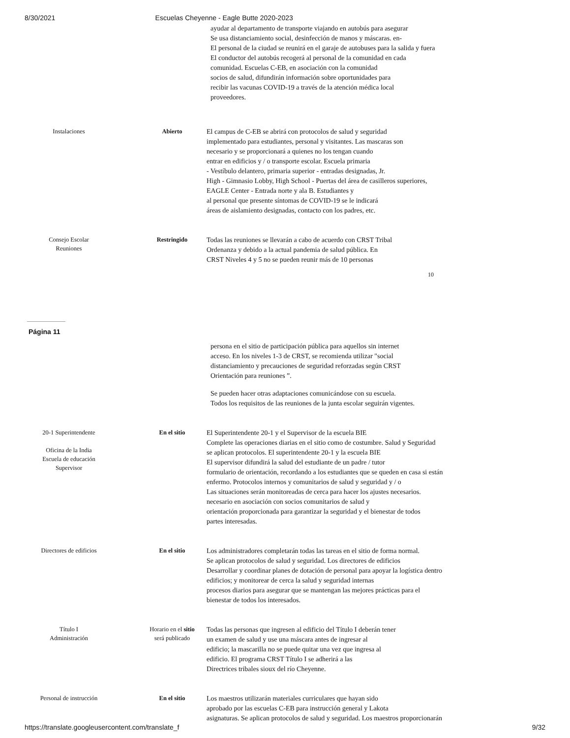8/30/2021 Escuelas Cheyenne - Eagle Butte 2020-2023
ayudar al departamento de transporte viajando en autobús para asegurar
Se usa distanciamiento social, desinfección de manos y máscaras. en-
El personal de la ciudad se reunirá en el garaje de autobuses para la salida y fuera
El conductor del autobús recogerá al personal de la comunidad en cada
comunidad. Escuelas C-EB, en asociación con la comunidad
socios de salud, difundirán información sobre oportunidades para
recibir las vacunas COVID-19 a través de la atención médica local
proveedores.
Instalaciones Abierto
El campus de C-EB se abrirá con protocolos de salud y seguridad
implementado para estudiantes, personal y visitantes. Las mascaras son
necesario y se proporcionará a quienes no los tengan cuando
entrar en edificios y / o transporte escolar. Escuela primaria
- Vestíbulo delantero, primaria superior - entradas designadas, Jr.
High - Gimnasio Lobby, High School - Puertas del área de casilleros superiores,
EAGLE Center - Entrada norte y ala B. Estudiantes y
al personal que presente síntomas de COVID-19 se le indicará
áreas de aislamiento designadas, contacto con los padres, etc.
Consejo Escolar
Reuniones
Restringido
Todas las reuniones se llevarán a cabo de acuerdo con CRST Tribal
Ordenanza y debido a la actual pandemia de salud pública. En
CRST Niveles 4 y 5 no se pueden reunir más de 10 personas
10
Página 11
persona en el sitio de participación pública para aquellos sin internet
acceso. En los niveles 1-3 de CRST, se recomienda utilizar "social
distanciamiento y precauciones de seguridad reforzadas según CRST
Orientación para reuniones ”.
Se pueden hacer otras adaptaciones comunicándose con su escuela.
Todos los requisitos de las reuniones de la junta escolar seguirán vigentes.
20-1 Superintendente
Oficina de la India
Escuela de educación
Supervisor
En el sitio
El Superintendente 20-1 y el Supervisor de la escuela BIE
Complete las operaciones diarias en el sitio como de costumbre. Salud y Seguridad
se aplican protocolos. El superintendente 20-1 y la escuela BIE
El supervisor difundirá la salud del estudiante de un padre / tutor
formulario de orientación, recordando a los estudiantes que se queden en casa si están
enfermo. Protocolos internos y comunitarios de salud y seguridad y / o
Las situaciones serán monitoreadas de cerca para hacer los ajustes necesarios.
necesario en asociación con socios comunitarios de salud y
orientación proporcionada para garantizar la seguridad y el bienestar de todos
partes interesadas.
Directores de edificios En el sitio
Los administradores completarán todas las tareas en el sitio de forma normal.
Se aplican protocolos de salud y seguridad. Los directores de edificios
Desarrollar y coordinar planes de dotación de personal para apoyar la logística dentro
edificios; y monitorear de cerca la salud y seguridad internas
procesos diarios para asegurar que se mantengan las mejores prácticas para el
bienestar de todos los interesados.
Título I
Administración
Horario en el sitio
será publicado
Todas las personas que ingresen al edificio del Título I deberán tener
un examen de salud y use una máscara antes de ingresar al
edificio; la mascarilla no se puede quitar una vez que ingresa al
edificio. El programa CRST Título I se adherirá a las
Directrices tribales sioux del río Cheyenne.
Personal de instrucción En el sitio
Los maestros utilizarán materiales curriculares que hayan sido
aprobado por las escuelas C-EB para instrucción general y Lakota
asignaturas. Se aplican protocolos de salud y seguridad. Los maestros proporcionarán
https://translate.googleusercontent.com/translate_f 9/32